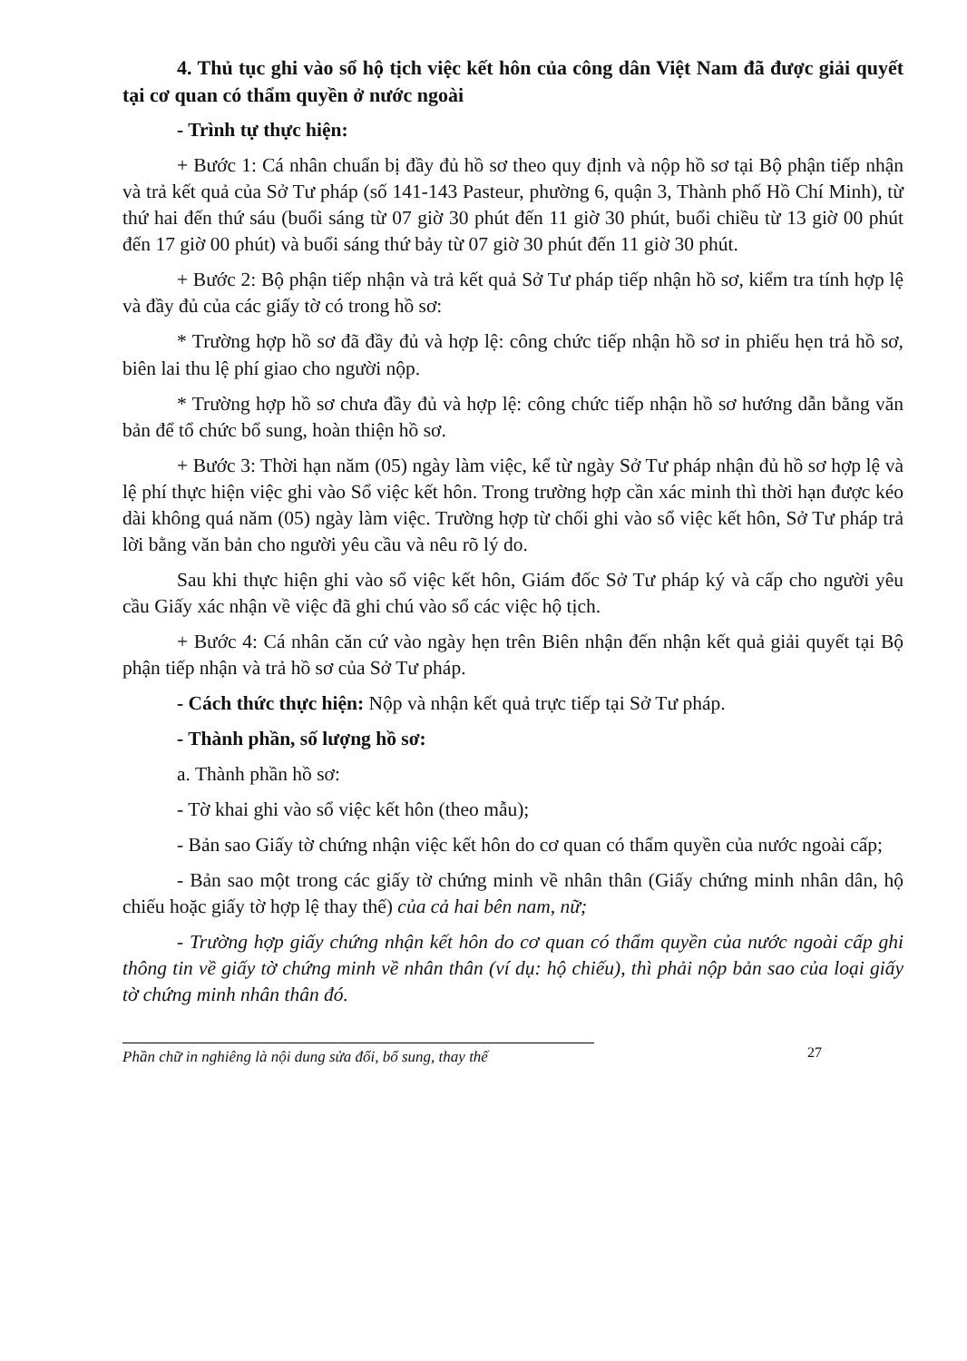4. Thủ tục ghi vào sổ hộ tịch việc kết hôn của công dân Việt Nam đã được giải quyết tại cơ quan có thẩm quyền ở nước ngoài
- Trình tự thực hiện:
+ Bước 1: Cá nhân chuẩn bị đầy đủ hồ sơ theo quy định và nộp hồ sơ tại Bộ phận tiếp nhận và trả kết quả của Sở Tư pháp (số 141-143 Pasteur, phường 6, quận 3, Thành phố Hồ Chí Minh), từ thứ hai đến thứ sáu (buổi sáng từ 07 giờ 30 phút đến 11 giờ 30 phút, buổi chiều từ 13 giờ 00 phút đến 17 giờ 00 phút) và buổi sáng thứ bảy từ 07 giờ 30 phút đến 11 giờ 30 phút.
+ Bước 2: Bộ phận tiếp nhận và trả kết quả Sở Tư pháp tiếp nhận hồ sơ, kiểm tra tính hợp lệ và đầy đủ của các giấy tờ có trong hồ sơ:
* Trường hợp hồ sơ đã đầy đủ và hợp lệ: công chức tiếp nhận hồ sơ in phiếu hẹn trả hồ sơ, biên lai thu lệ phí giao cho người nộp.
* Trường hợp hồ sơ chưa đầy đủ và hợp lệ: công chức tiếp nhận hồ sơ hướng dẫn bằng văn bản để tổ chức bổ sung, hoàn thiện hồ sơ.
+ Bước 3: Thời hạn năm (05) ngày làm việc, kể từ ngày Sở Tư pháp nhận đủ hồ sơ hợp lệ và lệ phí thực hiện việc ghi vào Sổ việc kết hôn. Trong trường hợp cần xác minh thì thời hạn được kéo dài không quá năm (05) ngày làm việc. Trường hợp từ chối ghi vào sổ việc kết hôn, Sở Tư pháp trả lời bằng văn bản cho người yêu cầu và nêu rõ lý do.
Sau khi thực hiện ghi vào sổ việc kết hôn, Giám đốc Sở Tư pháp ký và cấp cho người yêu cầu Giấy xác nhận về việc đã ghi chú vào sổ các việc hộ tịch.
+ Bước 4: Cá nhân căn cứ vào ngày hẹn trên Biên nhận đến nhận kết quả giải quyết tại Bộ phận tiếp nhận và trả hồ sơ của Sở Tư pháp.
- Cách thức thực hiện: Nộp và nhận kết quả trực tiếp tại Sở Tư pháp.
- Thành phần, số lượng hồ sơ:
a. Thành phần hồ sơ:
- Tờ khai ghi vào sổ việc kết hôn (theo mẫu);
- Bản sao Giấy tờ chứng nhận việc kết hôn do cơ quan có thẩm quyền của nước ngoài cấp;
- Bản sao một trong các giấy tờ chứng minh về nhân thân (Giấy chứng minh nhân dân, hộ chiếu hoặc giấy tờ hợp lệ thay thế) của cả hai bên nam, nữ;
- Trường hợp giấy chứng nhận kết hôn do cơ quan có thẩm quyền của nước ngoài cấp ghi thông tin về giấy tờ chứng minh về nhân thân (ví dụ: hộ chiếu), thì phải nộp bản sao của loại giấy tờ chứng minh nhân thân đó.
Phần chữ in nghiêng là nội dung sửa đổi, bổ sung, thay thế
27